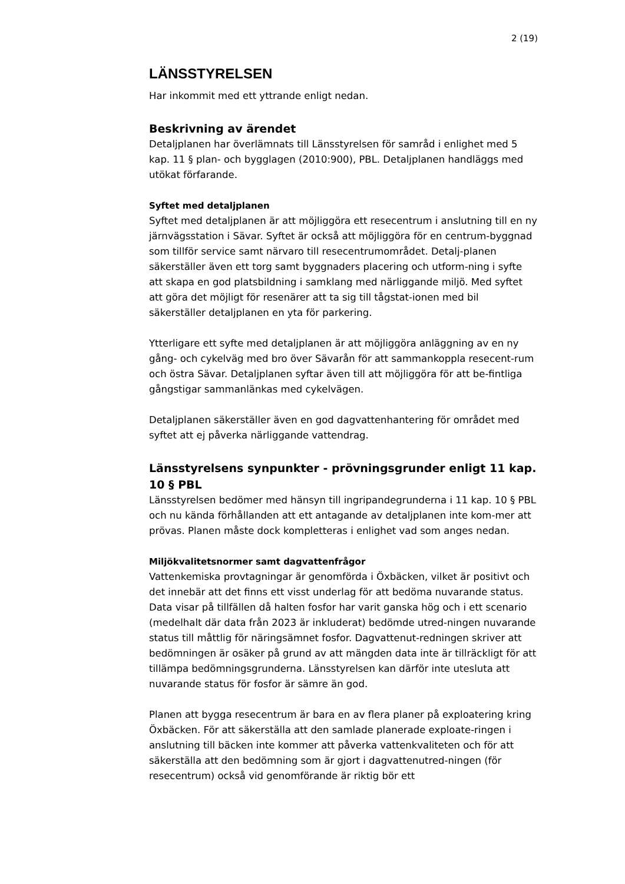2 (19)
LÄNSSTYRELSEN
Har inkommit med ett yttrande enligt nedan.
Beskrivning av ärendet
Detaljplanen har överlämnats till Länsstyrelsen för samråd i enlighet med 5 kap. 11 § plan- och bygglagen (2010:900), PBL. Detaljplanen handläggs med utökat förfarande.
Syftet med detaljplanen
Syftet med detaljplanen är att möjliggöra ett resecentrum i anslutning till en ny järnvägsstation i Sävar. Syftet är också att möjliggöra för en centrum-byggnad som tillför service samt närvaro till resecentrumområdet. Detalj-planen säkerställer även ett torg samt byggnaders placering och utform-ning i syfte att skapa en god platsbildning i samklang med närliggande miljö. Med syftet att göra det möjligt för resenärer att ta sig till tågstat-ionen med bil säkerställer detaljplanen en yta för parkering.
Ytterligare ett syfte med detaljplanen är att möjliggöra anläggning av en ny gång- och cykelväg med bro över Sävarån för att sammankoppla resecent-rum och östra Sävar. Detaljplanen syftar även till att möjliggöra för att be-fintliga gångstigar sammanlänkas med cykelvägen.
Detaljplanen säkerställer även en god dagvattenhantering för området med syftet att ej påverka närliggande vattendrag.
Länsstyrelsens synpunkter - prövningsgrunder enligt 11 kap. 10 § PBL
Länsstyrelsen bedömer med hänsyn till ingripandegrunderna i 11 kap. 10 § PBL och nu kända förhållanden att ett antagande av detaljplanen inte kom-mer att prövas. Planen måste dock kompletteras i enlighet vad som anges nedan.
Miljökvalitetsnormer samt dagvattenfrågor
Vattenkemiska provtagningar är genomförda i Öxbäcken, vilket är positivt och det innebär att det finns ett visst underlag för att bedöma nuvarande status. Data visar på tillfällen då halten fosfor har varit ganska hög och i ett scenario (medelhalt där data från 2023 är inkluderat) bedömde utred-ningen nuvarande status till måttlig för näringsämnet fosfor. Dagvattenut-redningen skriver att bedömningen är osäker på grund av att mängden data inte är tillräckligt för att tillämpa bedömningsgrunderna. Länsstyrelsen kan därför inte utesluta att nuvarande status för fosfor är sämre än god.
Planen att bygga resecentrum är bara en av flera planer på exploatering kring Öxbäcken. För att säkerställa att den samlade planerade exploate-ringen i anslutning till bäcken inte kommer att påverka vattenkvaliteten och för att säkerställa att den bedömning som är gjort i dagvattenutred-ningen (för resecentrum) också vid genomförande är riktig bör ett